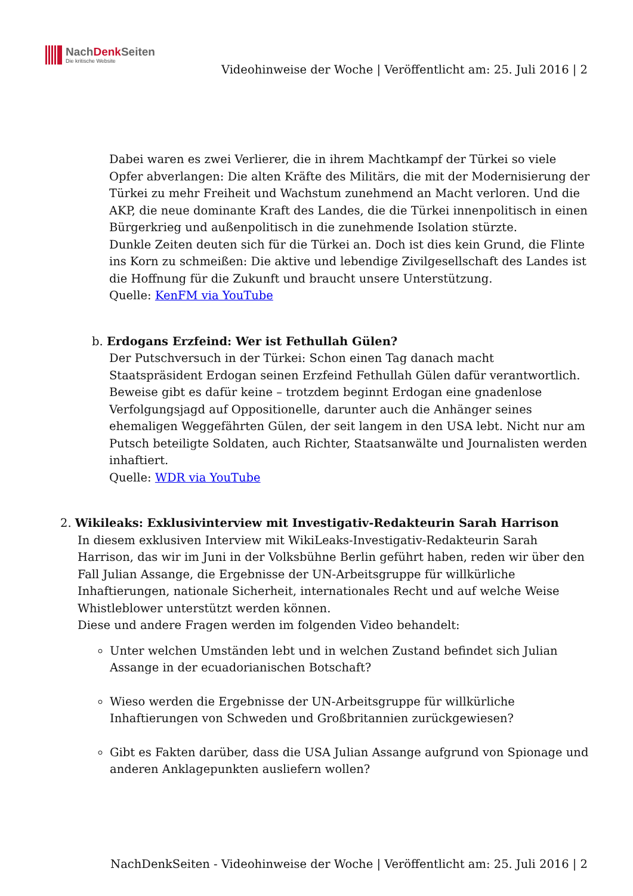NachDenk Seiten
Die kritische Website
Videohinweise der Woche | Veröffentlicht am: 25. Juli 2016 | 2
Dabei waren es zwei Verlierer, die in ihrem Machtkampf der Türkei so viele Opfer abverlangen: Die alten Kräfte des Militärs, die mit der Modernisierung der Türkei zu mehr Freiheit und Wachstum zunehmend an Macht verloren. Und die AKP, die neue dominante Kraft des Landes, die die Türkei innenpolitisch in einen Bürgerkrieg und außenpolitisch in die zunehmende Isolation stürzte.
Dunkle Zeiten deuten sich für die Türkei an. Doch ist dies kein Grund, die Flinte ins Korn zu schmeißen: Die aktive und lebendige Zivilgesellschaft des Landes ist die Hoffnung für die Zukunft und braucht unsere Unterstützung.
Quelle: KenFM via YouTube
b. Erdogans Erzfeind: Wer ist Fethullah Gülen?
Der Putschversuch in der Türkei: Schon einen Tag danach macht Staatspräsident Erdogan seinen Erzfeind Fethullah Gülen dafür verantwortlich.
Beweise gibt es dafür keine – trotzdem beginnt Erdogan eine gnadenlose Verfolgungsjagd auf Oppositionelle, darunter auch die Anhänger seines ehemaligen Weggefährten Gülen, der seit langem in den USA lebt. Nicht nur am Putsch beteiligte Soldaten, auch Richter, Staatsanwälte und Journalisten werden inhaftiert.
Quelle: WDR via YouTube
2. Wikileaks: Exklusivinterview mit Investigativ-Redakteurin Sarah Harrison
In diesem exklusiven Interview mit WikiLeaks-Investigativ-Redakteurin Sarah Harrison, das wir im Juni in der Volksbühne Berlin geführt haben, reden wir über den Fall Julian Assange, die Ergebnisse der UN-Arbeitsgruppe für willkürliche Inhaftierungen, nationale Sicherheit, internationales Recht und auf welche Weise Whistleblower unterstützt werden können.
Diese und andere Fragen werden im folgenden Video behandelt:
Unter welchen Umständen lebt und in welchen Zustand befindet sich Julian Assange in der ecuadorianischen Botschaft?
Wieso werden die Ergebnisse der UN-Arbeitsgruppe für willkürliche Inhaftierungen von Schweden und Großbritannien zurückgewiesen?
Gibt es Fakten darüber, dass die USA Julian Assange aufgrund von Spionage und anderen Anklagepunkten ausliefern wollen?
NachDenkSeiten - Videohinweise der Woche | Veröffentlicht am: 25. Juli 2016 | 2